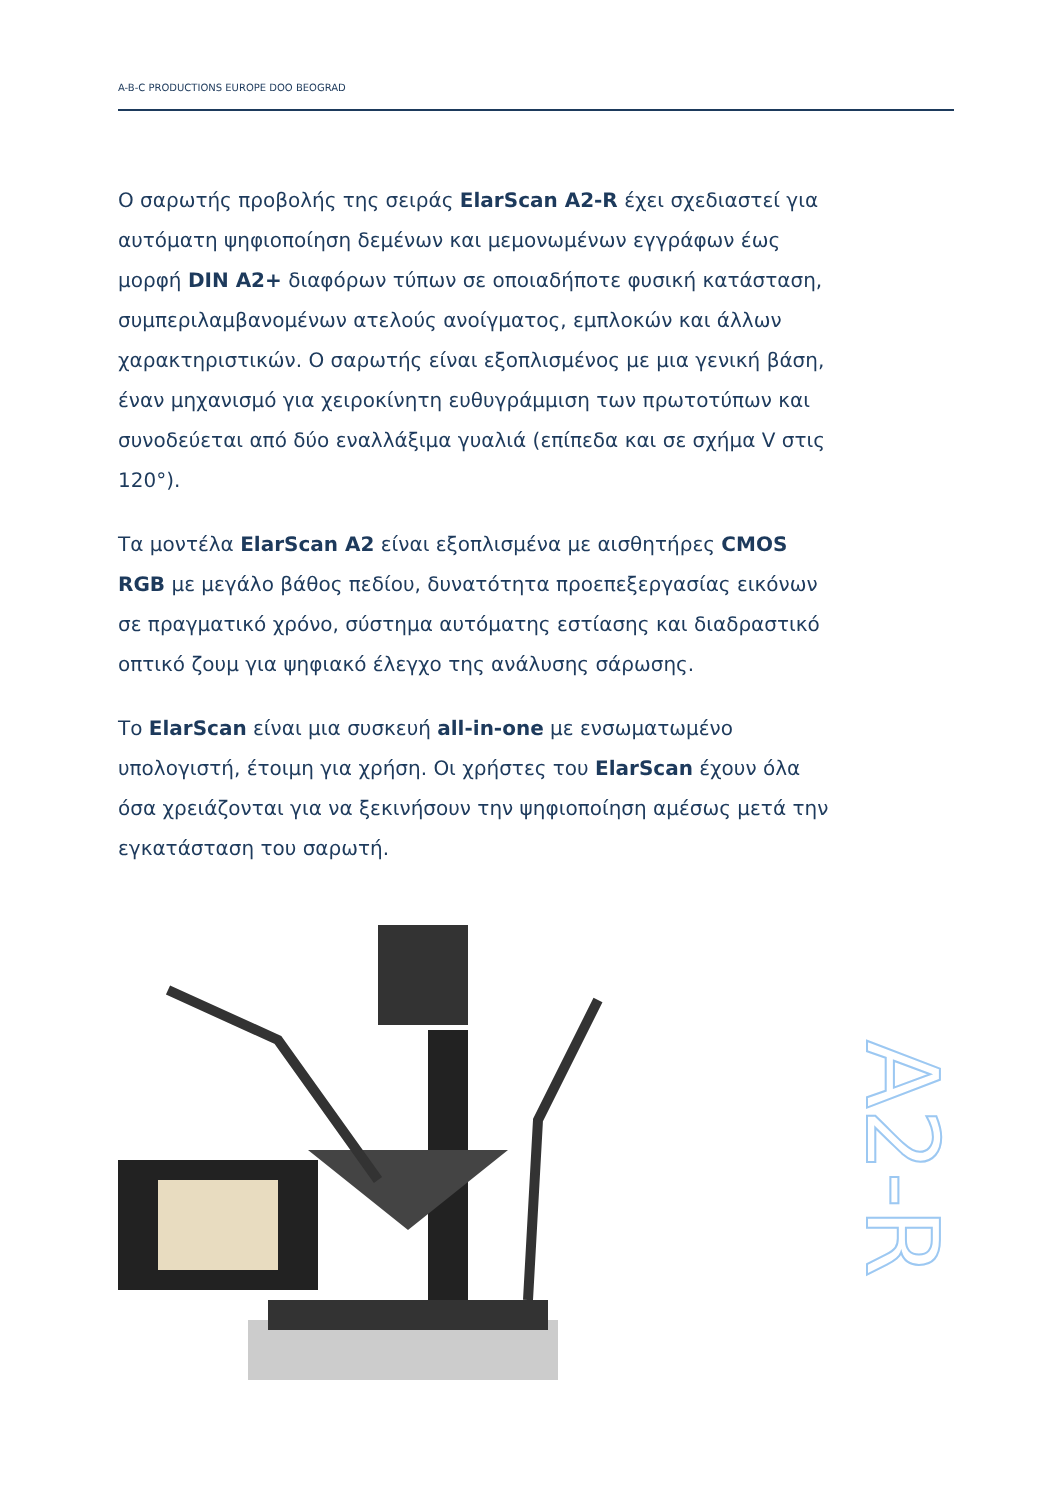A-B-C PRODUCTIONS EUROPE DOO BEOGRAD
Ο σαρωτής προβολής της σειράς ElarScan A2-R έχει σχεδιαστεί για αυτόματη ψηφιοποίηση δεμένων και μεμονωμένων εγγράφων έως μορφή DIN A2+ διαφόρων τύπων σε οποιαδήποτε φυσική κατάσταση, συμπεριλαμβανομένων ατελούς ανοίγματος, εμπλοκών και άλλων χαρακτηριστικών. Ο σαρωτής είναι εξοπλισμένος με μια γενική βάση, έναν μηχανισμό για χειροκίνητη ευθυγράμμιση των πρωτοτύπων και συνοδεύεται από δύο εναλλάξιμα γυαλιά (επίπεδα και σε σχήμα V στις 120°).
Τα μοντέλα ElarScan A2 είναι εξοπλισμένα με αισθητήρες CMOS RGB με μεγάλο βάθος πεδίου, δυνατότητα προεπεξεργασίας εικόνων σε πραγματικό χρόνο, σύστημα αυτόματης εστίασης και διαδραστικό οπτικό ζουμ για ψηφιακό έλεγχο της ανάλυσης σάρωσης.
Το ElarScan είναι μια συσκευή all-in-one με ενσωματωμένο υπολογιστή, έτοιμη για χρήση. Οι χρήστες του ElarScan έχουν όλα όσα χρειάζονται για να ξεκινήσουν την ψηφιοποίηση αμέσως μετά την εγκατάσταση του σαρωτή.
A2-R